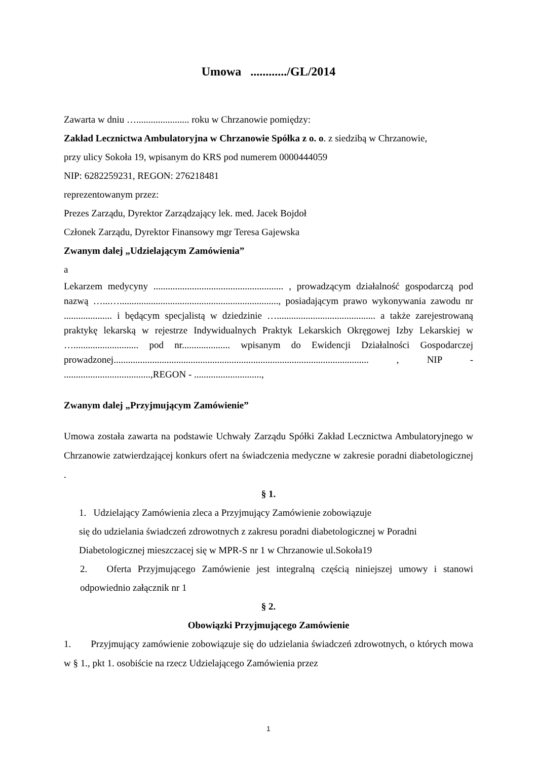Umowa ............/GL/2014
Zawarta w dniu …...................... roku w Chrzanowie pomiędzy:
Zakład Lecznictwa Ambulatoryjna w Chrzanowie Spółka z o. o. z siedzibą w Chrzanowie,
przy ulicy Sokoła 19, wpisanym do KRS pod numerem 0000444059
NIP: 6282259231, REGON: 276218481
reprezentowanym przez:
Prezes Zarządu, Dyrektor Zarządzający lek. med. Jacek Bojdoł
Członek Zarządu, Dyrektor Finansowy mgr Teresa Gajewska
Zwanym dalej „Udzielającym Zamówienia”
a
Lekarzem medycyny ...................................................... , prowadzącym działalność gospodarczą pod nazwą …...….................................................................., posiadającym prawo wykonywania zawodu nr .................... i będącym specjalistą w dziedzinie …......................................... a także zarejestrowaną praktykę lekarską w rejestrze Indywidualnych Praktyk Lekarskich Okręgowej Izby Lekarskiej w …........................... pod nr.................... wpisanym do Ewidencji Działalności Gospodarczej prowadzonej.......................................................................................................... , NIP - ....................................,REGON - ............................,
Zwanym dalej „Przyjmującym Zamówienie”
Umowa została zawarta na podstawie Uchwały Zarządu Spółki Zakład Lecznictwa Ambulatoryjnego w Chrzanowie zatwierdzającej konkurs ofert na świadczenia medyczne w zakresie poradni diabetologicznej .
§ 1.
1. Udzielający Zamówienia zleca a Przyjmujący Zamówienie zobowiązuje
się do udzielania świadczeń zdrowotnych z zakresu poradni diabetologicznej w Poradni Diabetologicznej mieszczacej się w MPR-S nr 1 w Chrzanowie ul.Sokoła19
2. Oferta Przyjmującego Zamówienie jest integralną częścią niniejszej umowy i stanowi odpowiednio załącznik nr 1
§ 2.
Obowiązki Przyjmującego Zamówienie
1. Przyjmujący zamówienie zobowiązuje się do udzielania świadczeń zdrowotnych, o których mowa w § 1., pkt 1. osobiście na rzecz Udzielającego Zamówienia przez
1